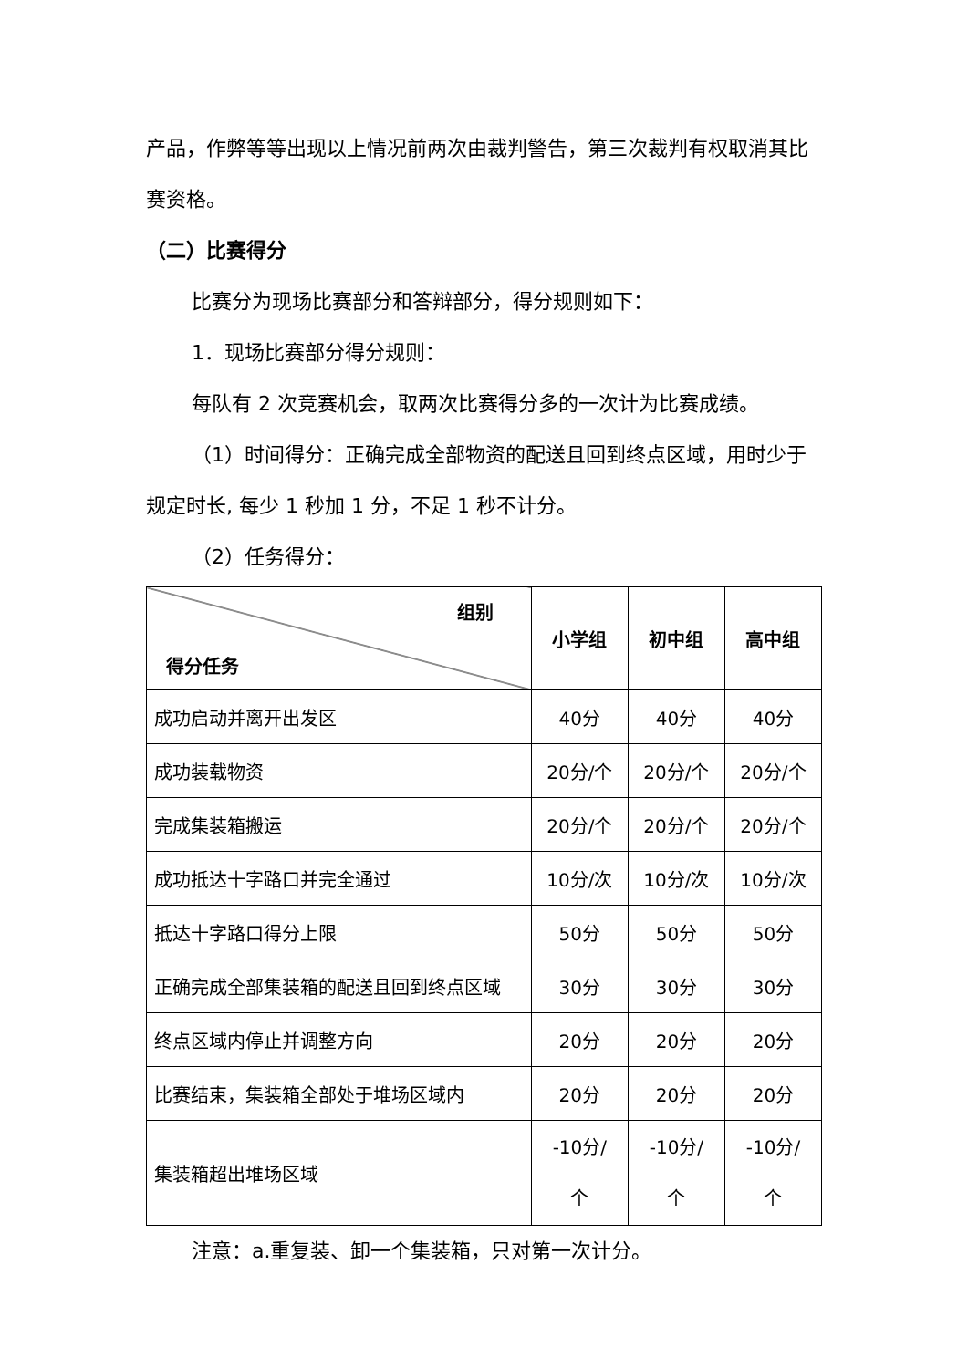产品，作弊等等出现以上情况前两次由裁判警告，第三次裁判有权取消其比赛资格。
（二）比赛得分
比赛分为现场比赛部分和答辩部分，得分规则如下：
1．现场比赛部分得分规则：
每队有 2 次竞赛机会，取两次比赛得分多的一次计为比赛成绩。
（1）时间得分：正确完成全部物资的配送且回到终点区域，用时少于规定时长, 每少 1 秒加 1 分，不足 1 秒不计分。
（2）任务得分：
| 组别 得分任务 | 小学组 | 初中组 | 高中组 |
| --- | --- | --- | --- |
| 成功启动并离开出发区 | 40分 | 40分 | 40分 |
| 成功装载物资 | 20分/个 | 20分/个 | 20分/个 |
| 完成集装箱搬运 | 20分/个 | 20分/个 | 20分/个 |
| 成功抵达十字路口并完全通过 | 10分/次 | 10分/次 | 10分/次 |
| 抵达十字路口得分上限 | 50分 | 50分 | 50分 |
| 正确完成全部集装箱的配送且回到终点区域 | 30分 | 30分 | 30分 |
| 终点区域内停止并调整方向 | 20分 | 20分 | 20分 |
| 比赛结束，集装箱全部处于堆场区域内 | 20分 | 20分 | 20分 |
| 集装箱超出堆场区域 | -10分/ 个 | -10分/ 个 | -10分/ 个 |
注意：a.重复装、卸一个集装箱，只对第一次计分。